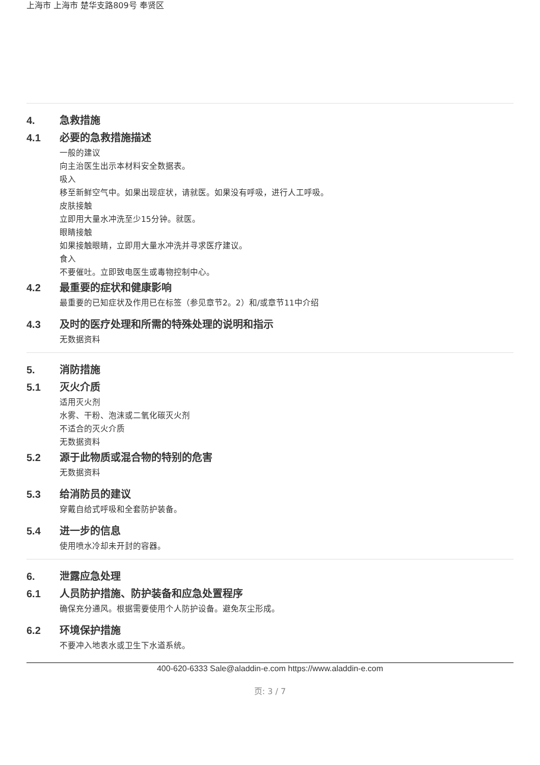上海市 上海市 楚华支路809号 奉贤区
4. 急救措施
4.1 必要的急救措施描述
一般的建议
向主治医生出示本材料安全数据表。
吸入
移至新鲜空气中。如果出现症状，请就医。如果没有呼吸，进行人工呼吸。
皮肤接触
立即用大量水冲洗至少15分钟。就医。
眼睛接触
如果接触眼睛，立即用大量水冲洗并寻求医疗建议。
食入
不要催吐。立即致电医生或毒物控制中心。
4.2 最重要的症状和健康影响
最重要的已知症状及作用已在标签（参见章节2。2）和/或章节11中介绍
4.3 及时的医疗处理和所需的特殊处理的说明和指示
无数据资料
5. 消防措施
5.1 灭火介质
适用灭火剂
水雾、干粉、泡沫或二氧化碳灭火剂
不适合的灭火介质
无数据资料
5.2 源于此物质或混合物的特别的危害
无数据资料
5.3 给消防员的建议
穿戴自给式呼吸和全套防护装备。
5.4 进一步的信息
使用喷水冷却未开封的容器。
6. 泄露应急处理
6.1 人员防护措施、防护装备和应急处置程序
确保充分通风。根据需要使用个人防护设备。避免灰尘形成。
6.2 环境保护措施
不要冲入地表水或卫生下水道系统。
400-620-6333 Sale@aladdin-e.com https://www.aladdin-e.com
页: 3 / 7